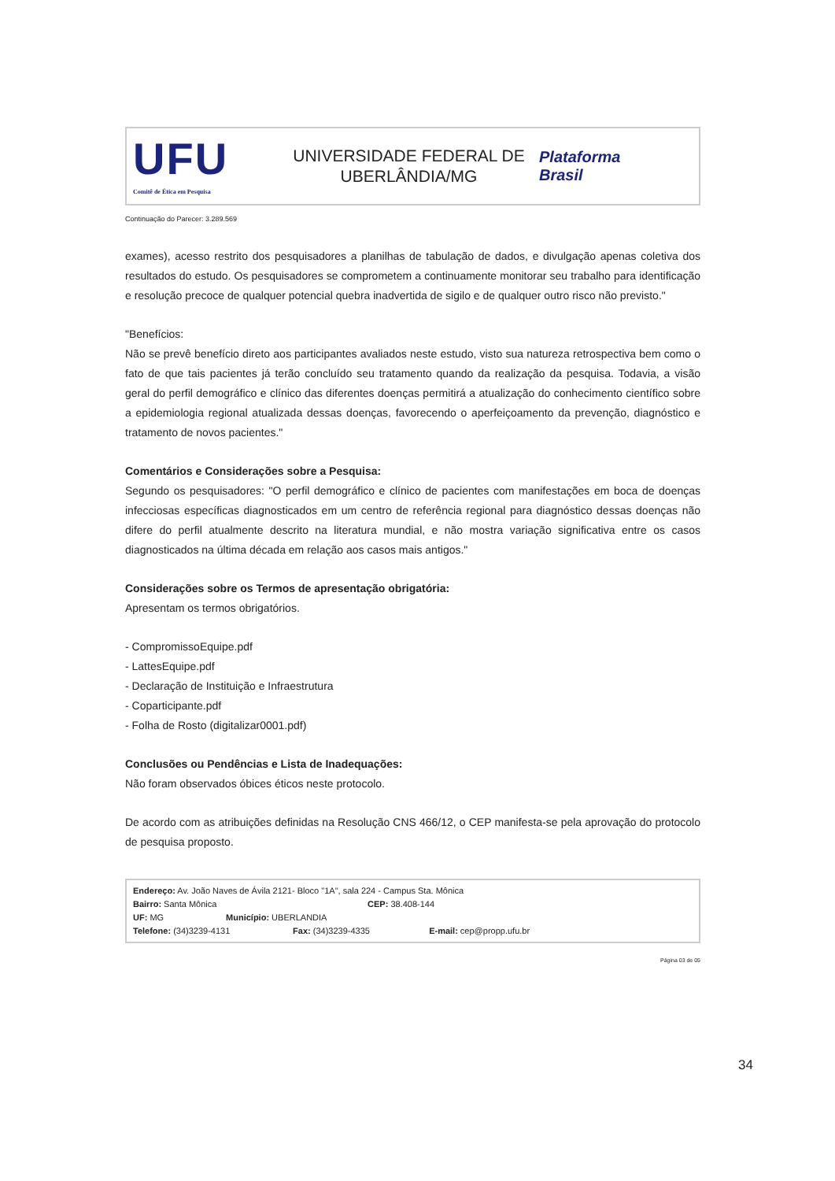UFU
Comitê de Ética em Pesquisa
UNIVERSIDADE FEDERAL DE
UBERLÂNDIA/MG
Plataforma
Brasil
Continuação do Parecer: 3.289.569
exames), acesso restrito dos pesquisadores a planilhas de tabulação de dados, e divulgação apenas coletiva dos resultados do estudo. Os pesquisadores se comprometem a continuamente monitorar seu trabalho para identificação e resolução precoce de qualquer potencial quebra inadvertida de sigilo e de qualquer outro risco não previsto."
"Benefícios:
Não se prevê benefício direto aos participantes avaliados neste estudo, visto sua natureza retrospectiva bem como o fato de que tais pacientes já terão concluído seu tratamento quando da realização da pesquisa. Todavia, a visão geral do perfil demográfico e clínico das diferentes doenças permitirá a atualização do conhecimento científico sobre a epidemiologia regional atualizada dessas doenças, favorecendo o aperfeiçoamento da prevenção, diagnóstico e tratamento de novos pacientes."
Comentários e Considerações sobre a Pesquisa:
Segundo os pesquisadores: "O perfil demográfico e clínico de pacientes com manifestações em boca de doenças infecciosas específicas diagnosticados em um centro de referência regional para diagnóstico dessas doenças não difere do perfil atualmente descrito na literatura mundial, e não mostra variação significativa entre os casos diagnosticados na última década em relação aos casos mais antigos."
Considerações sobre os Termos de apresentação obrigatória:
Apresentam os termos obrigatórios.
- CompromissoEquipe.pdf
- LattesEquipe.pdf
- Declaração de Instituição e Infraestrutura
- Coparticipante.pdf
- Folha de Rosto (digitalizar0001.pdf)
Conclusões ou Pendências e Lista de Inadequações:
Não foram observados óbices éticos neste protocolo.
De acordo com as atribuições definidas na Resolução CNS 466/12, o CEP manifesta-se pela aprovação do protocolo de pesquisa proposto.
Endereço: Av. João Naves de Ávila 2121- Bloco "1A", sala 224 - Campus Sta. Mônica
Bairro: Santa Mônica CEP: 38.408-144
UF: MG Município: UBERLANDIA
Telefone: (34)3239-4131 Fax: (34)3239-4335 E-mail: cep@propp.ufu.br
Página 03 de 05
34